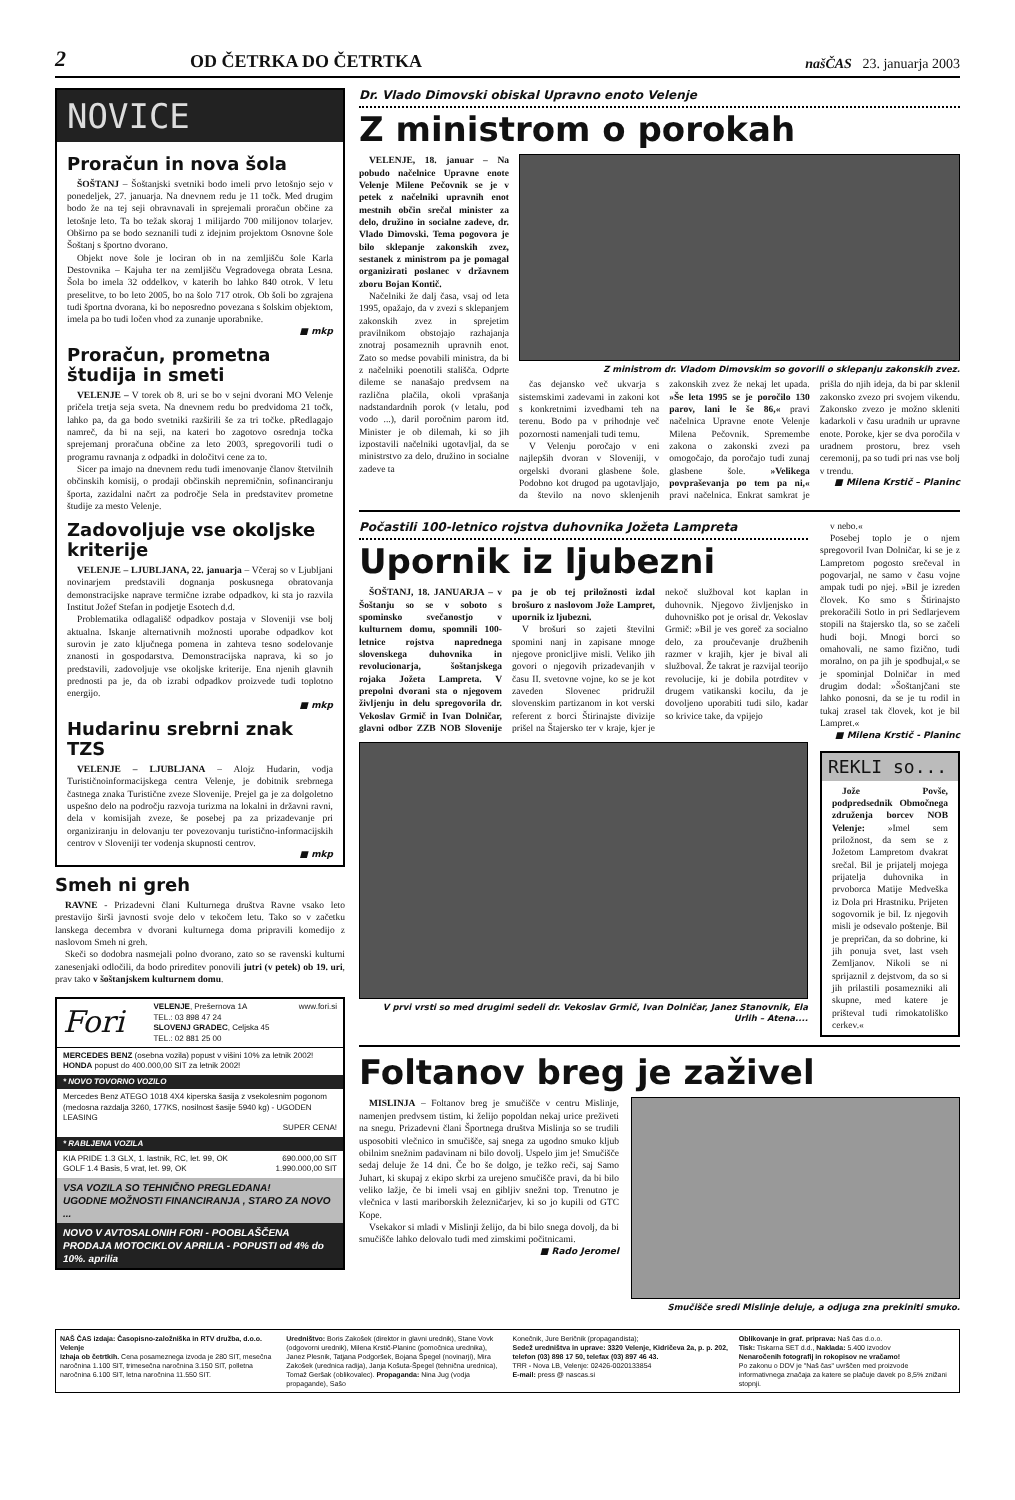2 OD ČETRKA DO ČETRTKA našČAS 23. januarja 2003
NOVICE
Proračun in nova šola
ŠOŠTANJ – Šoštanjski svetniki bodo imeli prvo letošnjo sejo v ponedeljek, 27. januarja. Na dnevnem redu je 11 točk. Med drugim bodo že na tej seji obravnavali in sprejemali proračun občine za letošnje leto. Ta bo težak skoraj 1 milijardo 700 milijonov tolarjev. Obširno pa se bodo seznanili tudi z idejnim projektom Osnovne šole Šoštanj s športno dvorano.
Objekt nove šole je lociran ob in na zemljišču šole Karla Destovnika – Kajuha ter na zemljišču Vegradovega obrata Lesna. Šola bo imela 32 oddelkov, v katerih bo lahko 840 otrok. V letu preselitve, to bo leto 2005, bo na šolo 717 otrok. Ob šoli bo zgrajena tudi športna dvorana, ki bo neposredno povezana s šolskim objektom, imela pa bo tudi ločen vhod za zunanje uporabnike.
■ mkp
Proračun, prometna študija in smeti
VELENJE – V torek ob 8. uri se bo v sejni dvorani MO Velenje pričela tretja seja sveta. Na dnevnem redu bo predvidoma 21 točk, lahko pa, da ga bodo svetniki razširili še za tri točke. pRedlagajo namreč, da bi na seji, na kateri bo zagotovo osrednja točka sprejemanj proračuna občine za leto 2003, spregovorili tudi o programu ravnanja z odpadki in določitvi cene za to.
Sicer pa imajo na dnevnem redu tudi imenovanje članov štetvilnih občinskih komisij, o prodaji občinskih nepremičnin, sofinanciranju športa, zazidalni načrt za področje Sela in predstavitev prometne študije za mesto Velenje.
Zadovoljuje vse okoljske kriterije
VELENJE – LJUBLJANA, 22. januarja – Včeraj so v Ljubljani novinarjem predstavili dognanja poskusnega obratovanja demonstracijske naprave termične izrabe odpadkov, ki sta jo razvila Institut Jožef Stefan in podjetje Esotech d.d.
Problematika odlagališč odpadkov postaja v Sloveniji vse bolj aktualna. Iskanje alternativnih možnosti uporabe odpadkov kot surovin je zato ključnega pomena in zahteva tesno sodelovanje znanosti in gospodarstva. Demonstracijska naprava, ki so jo predstavili, zadovoljuje vse okoljske kriterije. Ena njenih glavnih prednosti pa je, da ob izrabi odpadkov proizvede tudi toplotno energijo.
■ mkp
Hudarinu srebrni znak TZS
VELENJE – LJUBLJANA – Alojz Hudarin, vodja Turističnoinformacijskega centra Velenje, je dobitnik srebrnega častnega znaka Turistične zveze Slovenije. Prejel ga je za dolgoletno uspešno delo na področju razvoja turizma na lokalni in državni ravni, dela v komisijah zveze, še posebej pa za prizadevanje pri organiziranju in delovanju ter povezovanju turistično-informacijskih centrov v Sloveniji ter vodenja skupnosti centrov.
■ mkp
Smeh ni greh
RAVNE - Prizadevni člani Kulturnega društva Ravne vsako leto prestavijo širši javnosti svoje delo v tekočem letu. Tako so v začetku lanskega decembra v dvorani kulturnega doma pripravili komedijo z naslovom Smeh ni greh.
Skeči so dodobra nasmejali polno dvorano, zato so se ravenski kulturni zanesenjaki odločili, da bodo prireditev ponovili jutri (v petek) ob 19. uri, prav tako v šoštanjskem kulturnem domu.
Fori VELENJE, Prešernova 1A
TEL.: 03 898 47 24
SLOVENJ GRADEC, Celjska 45
TEL.: 02 881 25 00 www.fori.si
MERCEDES BENZ (osebna vozila) popust v višini 10% za letnik 2002!
HONDA popust do 400.000,00 SIT za letnik 2002!
* NOVO TOVORNO VOZILO
Mercedes Benz ATEGO 1018 4X4 kiperska šasija z vsekolesnim pogonom (medosna razdalja 3260, 177KS, nosilnost šasije 5940 kg) - UGODEN LEASING
SUPER CENA!
* RABLJENA VOZILA
KIA PRIDE 1.3 GLX, 1. lastnik, RC, let. 99, OK 690.000,00 SIT
GOLF 1.4 Basis, 5 vrat, let. 99, OK 1.990.000,00 SIT
VSA VOZILA SO TEHNIČNO PREGLEDANA!
UGODNE MOŽNOSTI FINANCIRANJA , STARO ZA NOVO ...
NOVO V AVTOSALONIH FORI - POOBLAŠČENA PRODAJA MOTOCIKLOV APRILIA - POPUSTI od 4% do 10%. aprilia
Dr. Vlado Dimovski obiskal Upravno enoto Velenje
Z ministrom o porokah
VELENJE, 18. januar – Na pobudo načelnice Upravne enote Velenje Milene Pečovnik se je v petek z načelniki upravnih enot mestnih občin srečal minister za delo, družino in socialne zadeve, dr. Vlado Dimovski. Tema pogovora je bilo sklepanje zakonskih zvez, sestanek z ministrom pa je pomagal organizirati poslanec v državnem zboru Bojan Kontič.
Načelniki že dalj časa, vsaj od leta 1995, opažajo, da v zvezi s sklepanjem zakonskih zvez in sprejetim pravilnikom obstojajo razhajanja znotraj posameznih upravnih enot. Zato so medse povabili ministra, da bi z načelniki poenotili stališča. Odprte dileme se nanašajo predvsem na različna plačila, okoli vprašanja nadstandardnih porok (v letalu, pod vodo ...), daril poročnim parom itd. Minister je ob dilemah, ki so jih izpostavili načelniki ugotavljal, da se ministrstvo za delo, družino in socialne zadeve ta
Z ministrom dr. Vladom Dimovskim so govorili o sklepanju zakonskih zvez.
čas dejansko več ukvarja s sistemskimi zadevami in zakoni kot s konkretnimi izvedbami teh na terenu. Bodo pa v prihodnje več pozornosti namenjali tudi temu.
V Velenju poročajo v eni najlepših dvoran v Sloveniji, v orgelski dvorani glasbene šole. Podobno kot drugod pa ugotavljajo, da število na novo sklenjenih zakonskih zvez že nekaj let upada. »Še leta 1995 se je poročilo 130 parov, lani le še 86,« pravi načelnica Upravne enote Velenje Milena Pečovnik. Spremembe zakona o zakonski zvezi pa omogočajo, da poročajo tudi zunaj glasbene šole. »Velikega povpraševanja po tem pa ni,« pravi načelnica. Enkrat samkrat je prišla do njih ideja, da bi par sklenil zakonsko zvezo pri svojem vikendu. Zakonsko zvezo je možno skleniti kadarkoli v času uradnih ur upravne enote. Poroke, kjer se dva poročila v uradnem prostoru, brez vseh ceremonij, pa so tudi pri nas vse bolj v trendu.
■ Milena Krstič – Planinc
Počastili 100-letnico rojstva duhovnika Jožeta Lampreta
Upornik iz ljubezni
ŠOŠTANJ, 18. JANUARJA – v Šoštanju so se v soboto s spominsko svečanostjo v kulturnem domu, spomnili 100-letnice rojstva naprednega slovenskega duhovnika in revolucionarja, šoštanjskega rojaka Jožeta Lampreta. V prepolni dvorani sta o njegovem življenju in delu spregovorila dr. Vekoslav Grmič in Ivan Dolničar, glavni odbor ZZB NOB Slovenije pa je ob tej priložnosti izdal brošuro z naslovom Jože Lampret, upornik iz ljubezni.
V brošuri so zajeti številni spomini nanj in zapisane mnoge njegove pronicljive misli. Veliko jih govori o njegovih prizadevanjih v času II. svetovne vojne, ko se je kot zaveden Slovenec pridružil slovenskim partizanom in kot verski referent z borci Štirinajste divizije prišel na Štajersko ter v kraje, kjer je nekoč služboval kot kaplan in duhovnik. Njegovo življenjsko in duhovniško pot je orisal dr. Vekoslav Grmič: »Bil je ves goreč za socialno delo, za proučevanje družbenih razmer v krajih, kjer je bival ali služboval. Že takrat je razvijal teorijo revolucije, ki je dobila potrditev v drugem vatikanski kocilu, da je dovoljeno uporabiti tudi silo, kadar so krivice take, da vpijejo
V prvi vrsti so med drugimi sedeli dr. Vekoslav Grmič, Ivan Dolničar, Janez Stanovnik, Ela Urlih – Atena....
v nebo.«
Posebej toplo je o njem spregovoril Ivan Dolničar, ki se je z Lampretom pogosto srečeval in pogovarjal, ne samo v času vojne ampak tudi po njej. »Bil je izreden človek. Ko smo s Štirinajsto prekoračili Sotlo in pri Sedlarjevem stopili na štajersko tla, so se začeli hudi boji. Mnogi borci so omahovali, ne samo fizično, tudi moralno, on pa jih je spodbujal,« se je spominjal Dolničar in med drugim dodal: »Šoštanjčani ste lahko ponosni, da se je tu rodil in tukaj zrasel tak človek, kot je bil Lampret.«
■ Milena Krstič - Planinc
REKLI so...
Jože Povše, podpredsednik Območnega združenja borcev NOB Velenje: »Imel sem priložnost, da sem se z Jožetom Lampretom dvakrat srečal. Bil je prijatelj mojega prijatelja duhovnika in prvoborca Matije Medveška iz Dola pri Hrastniku. Prijeten sogovornik je bil. Iz njegovih misli je odsevalo poštenje. Bil je prepričan, da so dobrine, ki jih ponuja svet, last vseh Zemljanov. Nikoli se ni sprijaznil z dejstvom, da so si jih prilastili posamezniki ali skupne, med katere je prišteval tudi rimokatoliško cerkev.«
Foltanov breg je zaživel
MISLINJA – Foltanov breg je smučišče v centru Mislinje, namenjen predvsem tistim, ki želijo popoldan nekaj urice preživeti na snegu. Prizadevni člani Športnega društva Mislinja so se trudili usposobiti vlečnico in smučišče, saj snega za ugodno smuko kljub obilnim snežnim padavinam ni bilo dovolj. Uspelo jim je! Smučišče sedaj deluje že 14 dni. Če bo še dolgo, je težko reči, saj Samo Juhart, ki skupaj z ekipo skrbi za urejeno smučišče pravi, da bi bilo veliko lažje, če bi imeli vsaj en gibljiv snežni top. Trenutno je vlečnica v lasti mariborskih železničarjev, ki so jo kupili od GTC Kope.
Vsekakor si mladi v Mislinji želijo, da bi bilo snega dovolj, da bi smučišče lahko delovalo tudi med zimskimi počitnicami.
■ Rado Jeromel
Smučišče sredi Mislinje deluje, a odjuga zna prekiniti smuko.
NAŠ ČAS izdaja: Časopisno-založniška in RTV družba, d.o.o. Velenje
Izhaja ob četrtkih. Cena posameznega izvoda je 280 SIT, mesečna naročnina 1.100 SIT, trimesečna naročnina 3.150 SIT, polletna naročnina 6.100 SIT, letna naročnina 11.550 SIT.
Uredništvo: Boris Zakošek (direktor in glavni urednik), Stane Vovk (odgovorni urednik), Milena Krstič-Planinc (pomočnica urednika), Janez Plesnik, Tatjana Podgoršek, Bojana Špegel (novinarji), Mira Zakošek (urednica radija), Janja Košuta-Špegel (tehnična urednica), Tomaž Geršak (oblikovalec). Propaganda: Nina Jug (vodja propagande), Sašo
Konečnik, Jure Beričnik (propagandista);
Sedež uredništva in uprave: 3320 Velenje, Kidričeva 2a, p. p. 202, telefon (03) 898 17 50, telefax (03) 897 46 43.
TRR - Nova LB, Velenje: 02426-0020133854
E-mail: press @ nascas.si
Oblikovanje in graf. priprava: Naš čas d.o.o.
Tisk: Tiskarna SET d.d., Naklada: 5.400 izvodov
Nenaročenih fotografij in rokopisov ne vračamo!
Po zakonu o DDV je "Naš čas" uvrščen med proizvode informativnega značaja za katere se plačuje davek po 8,5% znižani stopnji.